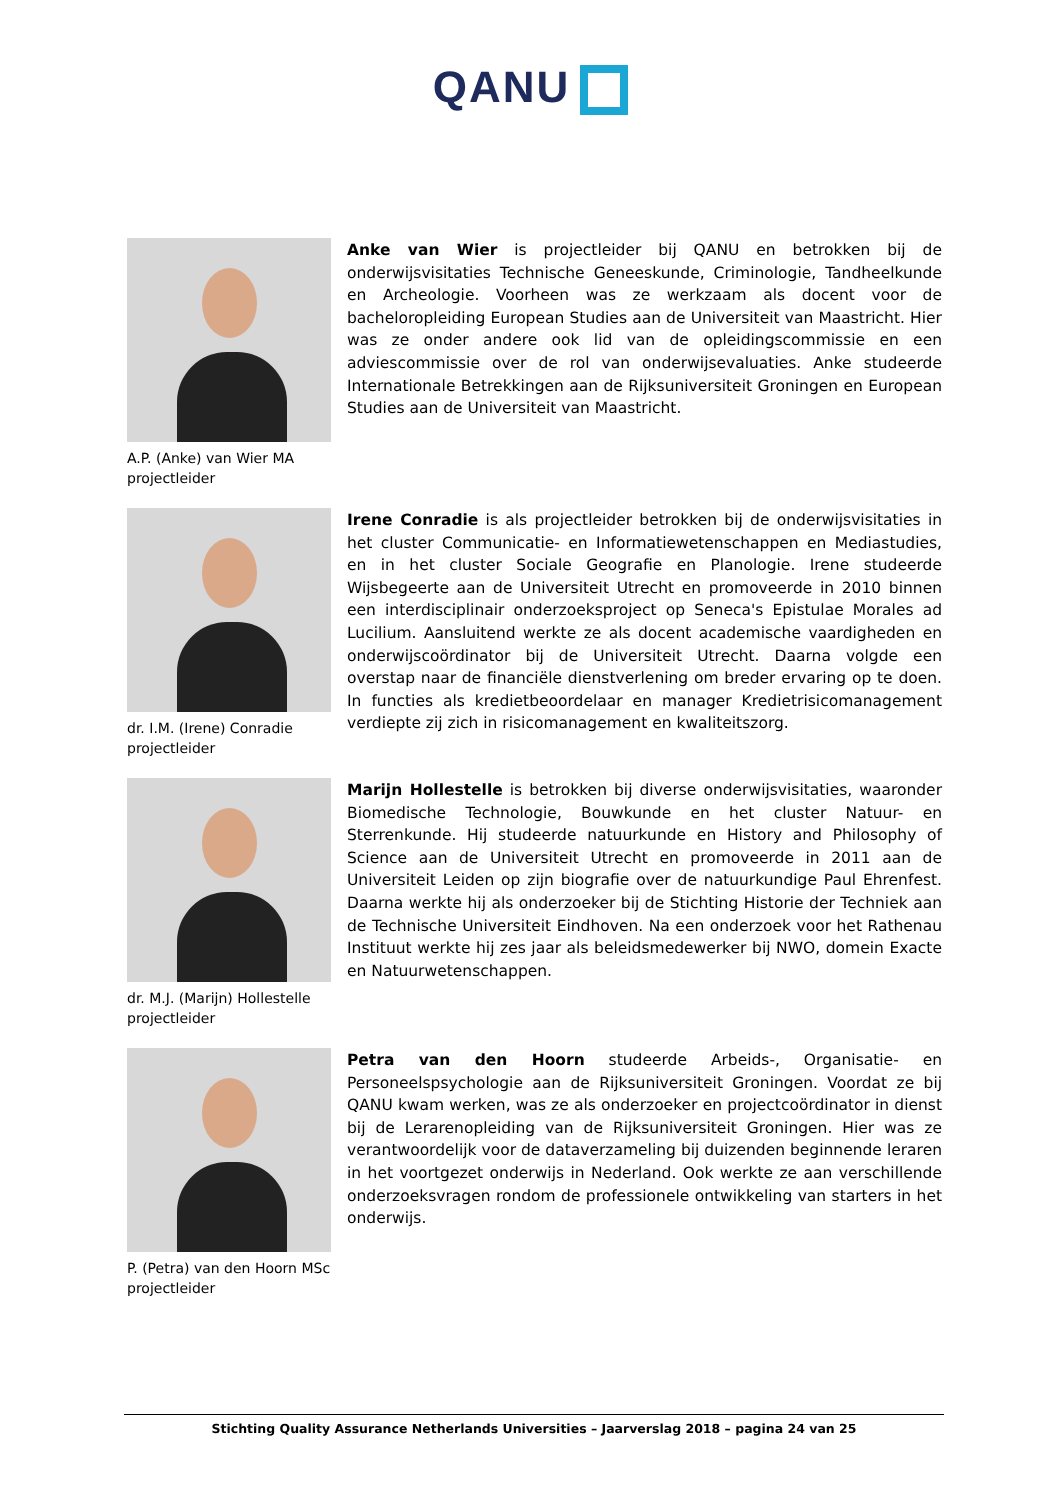QANU
A.P. (Anke) van Wier MA
projectleider
Anke van Wier is projectleider bij QANU en betrokken bij de onderwijsvisitaties Technische Geneeskunde, Criminologie, Tandheelkunde en Archeologie. Voorheen was ze werkzaam als docent voor de bacheloropleiding European Studies aan de Universiteit van Maastricht. Hier was ze onder andere ook lid van de opleidingscommissie en een adviescommissie over de rol van onderwijsevaluaties. Anke studeerde Internationale Betrekkingen aan de Rijksuniversiteit Groningen en European Studies aan de Universiteit van Maastricht.
dr. I.M. (Irene) Conradie
projectleider
Irene Conradie is als projectleider betrokken bij de onderwijsvisitaties in het cluster Communicatie- en Informatiewetenschappen en Mediastudies, en in het cluster Sociale Geografie en Planologie. Irene studeerde Wijsbegeerte aan de Universiteit Utrecht en promoveerde in 2010 binnen een interdisciplinair onderzoeksproject op Seneca's Epistulae Morales ad Lucilium. Aansluitend werkte ze als docent academische vaardigheden en onderwijscoördinator bij de Universiteit Utrecht. Daarna volgde een overstap naar de financiële dienstverlening om breder ervaring op te doen. In functies als kredietbeoordelaar en manager Kredietrisicomanagement verdiepte zij zich in risicomanagement en kwaliteitszorg.
dr. M.J. (Marijn) Hollestelle
projectleider
Marijn Hollestelle is betrokken bij diverse onderwijsvisitaties, waaronder Biomedische Technologie, Bouwkunde en het cluster Natuur- en Sterrenkunde. Hij studeerde natuurkunde en History and Philosophy of Science aan de Universiteit Utrecht en promoveerde in 2011 aan de Universiteit Leiden op zijn biografie over de natuurkundige Paul Ehrenfest. Daarna werkte hij als onderzoeker bij de Stichting Historie der Techniek aan de Technische Universiteit Eindhoven. Na een onderzoek voor het Rathenau Instituut werkte hij zes jaar als beleidsmedewerker bij NWO, domein Exacte en Natuurwetenschappen.
P. (Petra) van den Hoorn MSc
projectleider
Petra van den Hoorn studeerde Arbeids-, Organisatie- en Personeelspsychologie aan de Rijksuniversiteit Groningen. Voordat ze bij QANU kwam werken, was ze als onderzoeker en projectcoördinator in dienst bij de Lerarenopleiding van de Rijksuniversiteit Groningen. Hier was ze verantwoordelijk voor de dataverzameling bij duizenden beginnende leraren in het voortgezet onderwijs in Nederland. Ook werkte ze aan verschillende onderzoeksvragen rondom de professionele ontwikkeling van starters in het onderwijs.
Stichting Quality Assurance Netherlands Universities – Jaarverslag 2018 – pagina 24 van 25